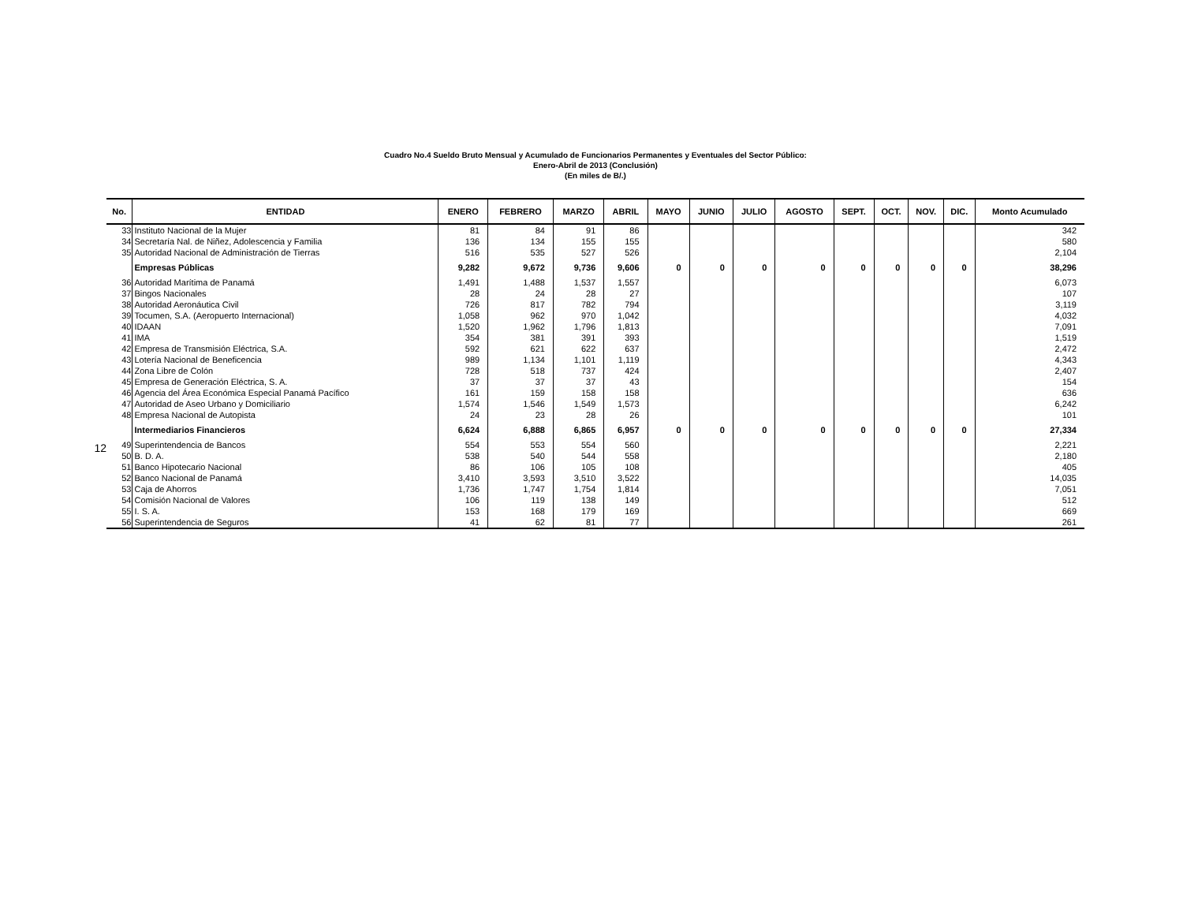12
Cuadro No.4 Sueldo Bruto Mensual y Acumulado de Funcionarios Permanentes y Eventuales del Sector Público:
Enero-Abril de 2013 (Conclusión)
(En miles de B/.)
| No. | ENTIDAD | ENERO | FEBRERO | MARZO | ABRIL | MAYO | JUNIO | JULIO | AGOSTO | SEPT. | OCT. | NOV. | DIC. | Monto Acumulado |
| --- | --- | --- | --- | --- | --- | --- | --- | --- | --- | --- | --- | --- | --- | --- |
| 33 | Instituto Nacional de la Mujer | 81 | 84 | 91 | 86 | | | | | | | | | 342 |
| 34 | Secretaría Nal. de Niñez, Adolescencia y Familia | 136 | 134 | 155 | 155 | | | | | | | | | 580 |
| 35 | Autoridad Nacional de Administración de Tierras | 516 | 535 | 527 | 526 | | | | | | | | | 2,104 |
| | Empresas Públicas | 9,282 | 9,672 | 9,736 | 9,606 | 0 | 0 | 0 | 0 | 0 | 0 | 0 | 0 | 38,296 |
| 36 | Autoridad Marítima de Panamá | 1,491 | 1,488 | 1,537 | 1,557 | | | | | | | | | 6,073 |
| 37 | Bingos Nacionales | 28 | 24 | 28 | 27 | | | | | | | | | 107 |
| 38 | Autoridad Aeronáutica Civil | 726 | 817 | 782 | 794 | | | | | | | | | 3,119 |
| 39 | Tocumen, S.A. (Aeropuerto Internacional) | 1,058 | 962 | 970 | 1,042 | | | | | | | | | 4,032 |
| 40 | IDAAN | 1,520 | 1,962 | 1,796 | 1,813 | | | | | | | | | 7,091 |
| 41 | IMA | 354 | 381 | 391 | 393 | | | | | | | | | 1,519 |
| 42 | Empresa de Transmisión Eléctrica, S.A. | 592 | 621 | 622 | 637 | | | | | | | | | 2,472 |
| 43 | Lotería Nacional de Beneficencia | 989 | 1,134 | 1,101 | 1,119 | | | | | | | | | 4,343 |
| 44 | Zona Libre de Colón | 728 | 518 | 737 | 424 | | | | | | | | | 2,407 |
| 45 | Empresa de Generación Eléctrica, S. A. | 37 | 37 | 37 | 43 | | | | | | | | | 154 |
| 46 | Agencia del Área Económica Especial Panamá Pacífico | 161 | 159 | 158 | 158 | | | | | | | | | 636 |
| 47 | Autoridad de Aseo Urbano y Domiciliario | 1,574 | 1,546 | 1,549 | 1,573 | | | | | | | | | 6,242 |
| 48 | Empresa Nacional de Autopista | 24 | 23 | 28 | 26 | | | | | | | | | 101 |
| | Intermediarios Financieros | 6,624 | 6,888 | 6,865 | 6,957 | 0 | 0 | 0 | 0 | 0 | 0 | 0 | 0 | 27,334 |
| 49 | Superintendencia de Bancos | 554 | 553 | 554 | 560 | | | | | | | | | 2,221 |
| 50 | B. D. A. | 538 | 540 | 544 | 558 | | | | | | | | | 2,180 |
| 51 | Banco Hipotecario Nacional | 86 | 106 | 105 | 108 | | | | | | | | | 405 |
| 52 | Banco Nacional de Panamá | 3,410 | 3,593 | 3,510 | 3,522 | | | | | | | | | 14,035 |
| 53 | Caja de Ahorros | 1,736 | 1,747 | 1,754 | 1,814 | | | | | | | | | 7,051 |
| 54 | Comisión Nacional de Valores | 106 | 119 | 138 | 149 | | | | | | | | | 512 |
| 55 | I. S. A. | 153 | 168 | 179 | 169 | | | | | | | | | 669 |
| 56 | Superintendencia de Seguros | 41 | 62 | 81 | 77 | | | | | | | | | 261 |